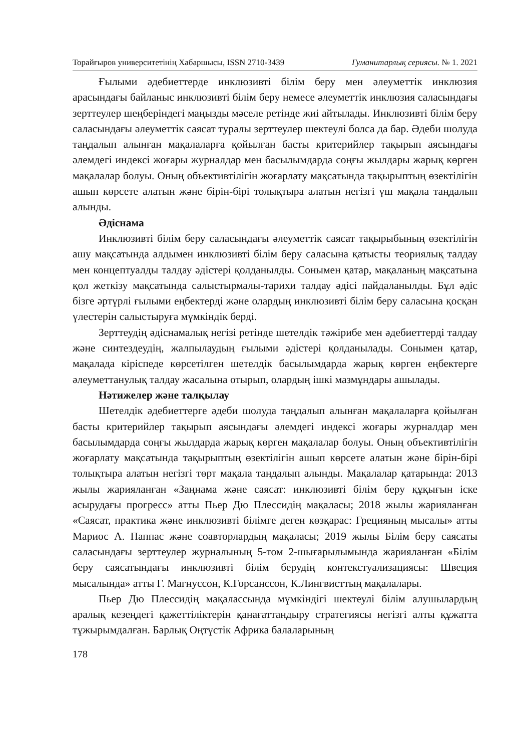Торайғыров университетінің Хабаршысы, ISSN 2710-3439 Гуманитарлық сериясы. № 1. 2021
Ғылыми әдебиеттерде инклюзивті білім беру мен әлеуметтік инклюзия арасындағы байланыс инклюзивті білім беру немесе әлеуметтік инклюзия саласындағы зерттеулер шеңберіндегі маңызды мәселе ретінде жиі айтылады. Инклюзивті білім беру саласындағы әлеуметтік саясат туралы зерттеулер шектеулі болса да бар. Әдеби шолуда таңдалып алынған мақалаларға қойылған басты критерийлер тақырып аясындағы әлемдегі индексі жоғары журналдар мен басылымдарда соңғы жылдары жарық көрген мақалалар болуы. Оның объективтілігін жоғарлату мақсатында тақырыптың өзектілігін ашып көрсете алатын және бірін-бірі толықтыра алатын негізгі үш мақала таңдалып алынды.
Әдіснама
Инклюзивті білім беру саласындағы әлеуметтік саясат тақырыбының өзектілігін ашу мақсатында алдымен инклюзивті білім беру саласына қатысты теориялық талдау мен концептуалды талдау әдістері қолданылды. Сонымен қатар, мақаланың мақсатына қол жеткізу мақсатында салыстырмалы-тарихи талдау әдісі пайдаланылды. Бұл әдіс бізге әртүрлі ғылыми еңбектерді және олардың инклюзивті білім беру саласына қосқан үлестерін салыстыруға мүмкіндік берді.
Зерттеудің әдіснамалық негізі ретінде шетелдік тәжірибе мен әдебиеттерді талдау және синтездеудің, жалпылаудың ғылыми әдістері қолданылады. Сонымен қатар, мақалада кіріспеде көрсетілген шетелдік басылымдарда жарық көрген еңбектерге әлеуметтанулық талдау жасалына отырып, олардың ішкі мазмұндары ашылады.
Нәтижелер және талқылау
Шетелдік әдебиеттерге әдеби шолуда таңдалып алынған мақалаларға қойылған басты критерийлер тақырып аясындағы әлемдегі индексі жоғары журналдар мен басылымдарда соңғы жылдарда жарық көрген мақалалар болуы. Оның объективтілігін жоғарлату мақсатында тақырыптың өзектілігін ашып көрсете алатын және бірін-бірі толықтыра алатын негізгі төрт мақала таңдалып алынды. Мақалалар қатарында: 2013 жылы жарияланған «Заңнама және саясат: инклюзивті білім беру құқығын іске асырудағы прогресс» атты Пьер Дю Плессидің мақаласы; 2018 жылы жарияланған «Саясат, практика және инклюзивті білімге деген көзқарас: Грецияның мысалы» атты Мариос А. Паппас және соавторлардың мақаласы; 2019 жылы Білім беру саясаты саласындағы зерттеулер журналының 5-том 2-шығарылымында жарияланған «Білім беру саясатындағы инклюзивті білім берудің контекстуализациясы: Швеция мысалында» атты Г. Магнуссон, К.Горсанссон, К.Лингвисттың мақалалары.
Пьер Дю Плессидің мақалассында мүмкіндігі шектеулі білім алушылардың аралық кезеңдегі қажеттіліктерін қанағаттандыру стратегиясы негізгі алты құжатта тұжырымдалған. Барлық Оңтүстік Африка балаларының
178